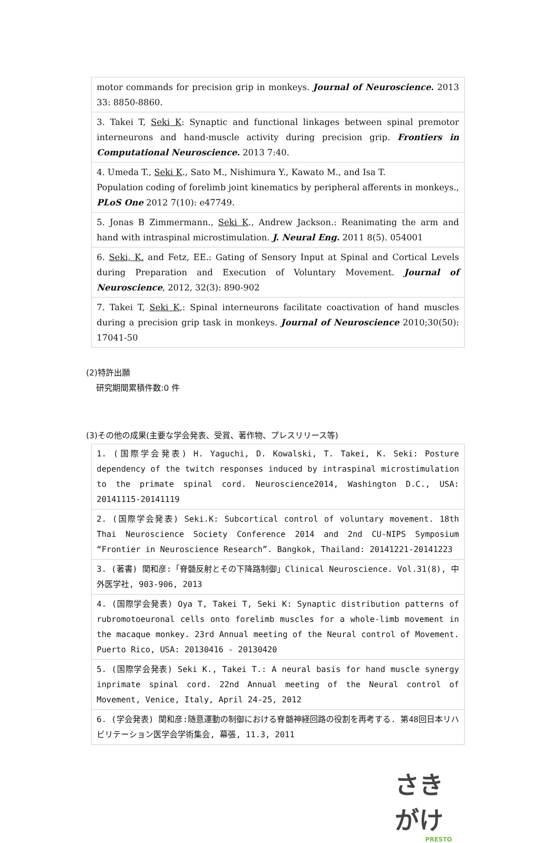| motor commands for precision grip in monkeys. Journal of Neuroscience. 2013 33: 8850-8860. |
| 3. Takei T, Seki K : Synaptic and functional linkages between spinal premotor interneurons and hand-muscle activity during precision grip. Frontiers in Computational Neuroscience. 2013 7:40. |
| 4. Umeda T., Seki K ., Sato M., Nishimura Y., Kawato M., and Isa T. Population coding of forelimb joint kinematics by peripheral afferents in monkeys., PLoS One 2012 7(10): e47749. |
| 5. Jonas B Zimmermann., Seki K ., Andrew Jackson.: Reanimating the arm and hand with intraspinal microstimulation. J. Neural Eng. 2011 8(5). 054001 |
| 6. Seki, K. and Fetz, EE.: Gating of Sensory Input at Spinal and Cortical Levels during Preparation and Execution of Voluntary Movement. Journal of Neuroscience , 2012, 32(3): 890-902 |
| 7. Takei T, Seki K ,: Spinal interneurons facilitate coactivation of hand muscles during a precision grip task in monkeys. Journal of Neuroscience 2010;30(50): 17041-50 |
(2)特許出願
研究期間累積件数:0 件
(3)その他の成果(主要な学会発表、受賞、著作物、プレスリリース等)
| 1. (国際学会発表) H. Yaguchi, D. Kowalski, T. Takei, K. Seki: Posture dependency of the twitch responses induced by intraspinal microstimulation to the primate spinal cord. Neuroscience2014, Washington D.C., USA: 20141115-20141119 |
| 2. (国際学会発表) Seki.K: Subcortical control of voluntary movement. 18th Thai Neuroscience Society Conference 2014 and 2nd CU-NIPS Symposium “Frontier in Neuroscience Research”. Bangkok, Thailand: 20141221-20141223 |
| 3. (著書) 関和彦:「脊髄反射とその下降路制御」Clinical Neuroscience. Vol.31(8), 中外医学社, 903-906, 2013 |
| 4. (国際学会発表) Oya T, Takei T, Seki K: Synaptic distribution patterns of rubromotoeuronal cells onto forelimb muscles for a whole-limb movement in the macaque monkey. 23rd Annual meeting of the Neural control of Movement. Puerto Rico, USA: 20130416 - 20130420 |
| 5. (国際学会発表) Seki K., Takei T.: A neural basis for hand muscle synergy inprimate spinal cord. 22nd Annual meeting of the Neural control of Movement, Venice, Italy, April 24-25, 2012 |
| 6. (学会発表) 関和彦:随意運動の制御における脊髄神経回路の役割を再考する. 第48回日本リハビリテーション医学会学術集会, 幕張, 11.3, 2011 |
さきがけ
PRESTO